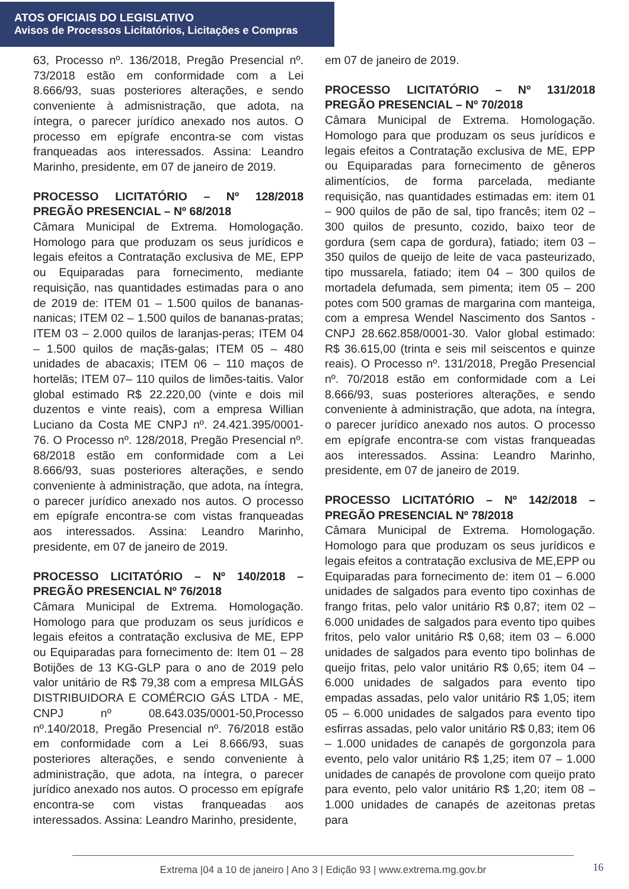ATOS OFICIAIS DO LEGISLATIVO
Avisos de Processos Licitatórios, Licitações e Compras
63, Processo nº. 136/2018, Pregão Presencial nº. 73/2018 estão em conformidade com a Lei 8.666/93, suas posteriores alterações, e sendo conveniente à admisnistração, que adota, na íntegra, o parecer jurídico anexado nos autos. O processo em epígrafe encontra-se com vistas franqueadas aos interessados. Assina: Leandro Marinho, presidente, em 07 de janeiro de 2019.
PROCESSO LICITATÓRIO – Nº 128/2018 PREGÃO PRESENCIAL – Nº 68/2018
Câmara Municipal de Extrema. Homologação. Homologo para que produzam os seus jurídicos e legais efeitos a Contratação exclusiva de ME, EPP ou Equiparadas para fornecimento, mediante requisição, nas quantidades estimadas para o ano de 2019 de: ITEM 01 – 1.500 quilos de bananas-nanicas; ITEM 02 – 1.500 quilos de bananas-pratas; ITEM 03 – 2.000 quilos de laranjas-peras; ITEM 04 – 1.500 quilos de maçãs-galas; ITEM 05 – 480 unidades de abacaxis; ITEM 06 – 110 maços de hortelãs; ITEM 07– 110 quilos de limões-taitis. Valor global estimado R$ 22.220,00 (vinte e dois mil duzentos e vinte reais), com a empresa Willian Luciano da Costa ME CNPJ nº. 24.421.395/0001-76. O Processo nº. 128/2018, Pregão Presencial nº. 68/2018 estão em conformidade com a Lei 8.666/93, suas posteriores alterações, e sendo conveniente à administração, que adota, na íntegra, o parecer jurídico anexado nos autos. O processo em epígrafe encontra-se com vistas franqueadas aos interessados. Assina: Leandro Marinho, presidente, em 07 de janeiro de 2019.
PROCESSO LICITATÓRIO – Nº 140/2018 – PREGÃO PRESENCIAL Nº 76/2018
Câmara Municipal de Extrema. Homologação. Homologo para que produzam os seus jurídicos e legais efeitos a contratação exclusiva de ME, EPP ou Equiparadas para fornecimento de: Item 01 – 28 Botijões de 13 KG-GLP para o ano de 2019 pelo valor unitário de R$ 79,38 com a empresa MILGÁS DISTRIBUIDORA E COMÉRCIO GÁS LTDA - ME, CNPJ nº 08.643.035/0001-50,Processo nº.140/2018, Pregão Presencial nº. 76/2018 estão em conformidade com a Lei 8.666/93, suas posteriores alterações, e sendo conveniente à administração, que adota, na íntegra, o parecer jurídico anexado nos autos. O processo em epígrafe encontra-se com vistas franqueadas aos interessados. Assina: Leandro Marinho, presidente,
em 07 de janeiro de 2019.
PROCESSO LICITATÓRIO – Nº 131/2018 PREGÃO PRESENCIAL – Nº 70/2018
Câmara Municipal de Extrema. Homologação. Homologo para que produzam os seus jurídicos e legais efeitos a Contratação exclusiva de ME, EPP ou Equiparadas para fornecimento de gêneros alimentícios, de forma parcelada, mediante requisição, nas quantidades estimadas em: item 01 – 900 quilos de pão de sal, tipo francês; item 02 – 300 quilos de presunto, cozido, baixo teor de gordura (sem capa de gordura), fatiado; item 03 – 350 quilos de queijo de leite de vaca pasteurizado, tipo mussarela, fatiado; item 04 – 300 quilos de mortadela defumada, sem pimenta; item 05 – 200 potes com 500 gramas de margarina com manteiga, com a empresa Wendel Nascimento dos Santos - CNPJ 28.662.858/0001-30. Valor global estimado: R$ 36.615,00 (trinta e seis mil seiscentos e quinze reais). O Processo nº. 131/2018, Pregão Presencial nº. 70/2018 estão em conformidade com a Lei 8.666/93, suas posteriores alterações, e sendo conveniente à administração, que adota, na íntegra, o parecer jurídico anexado nos autos. O processo em epígrafe encontra-se com vistas franqueadas aos interessados. Assina: Leandro Marinho, presidente, em 07 de janeiro de 2019.
PROCESSO LICITATÓRIO – Nº 142/2018 – PREGÃO PRESENCIAL Nº 78/2018
Câmara Municipal de Extrema. Homologação. Homologo para que produzam os seus jurídicos e legais efeitos a contratação exclusiva de ME,EPP ou Equiparadas para fornecimento de: item 01 – 6.000 unidades de salgados para evento tipo coxinhas de frango fritas, pelo valor unitário R$ 0,87; item 02 – 6.000 unidades de salgados para evento tipo quibes fritos, pelo valor unitário R$ 0,68; item 03 – 6.000 unidades de salgados para evento tipo bolinhas de queijo fritas, pelo valor unitário R$ 0,65; item 04 – 6.000 unidades de salgados para evento tipo empadas assadas, pelo valor unitário R$ 1,05; item 05 – 6.000 unidades de salgados para evento tipo esfirras assadas, pelo valor unitário R$ 0,83; item 06 – 1.000 unidades de canapés de gorgonzola para evento, pelo valor unitário R$ 1,25; item 07 – 1.000 unidades de canapés de provolone com queijo prato para evento, pelo valor unitário R$ 1,20; item 08 – 1.000 unidades de canapés de azeitonas pretas para
Extrema |04 a 10 de janeiro | Ano 3 | Edição 93 | www.extrema.mg.gov.br 16